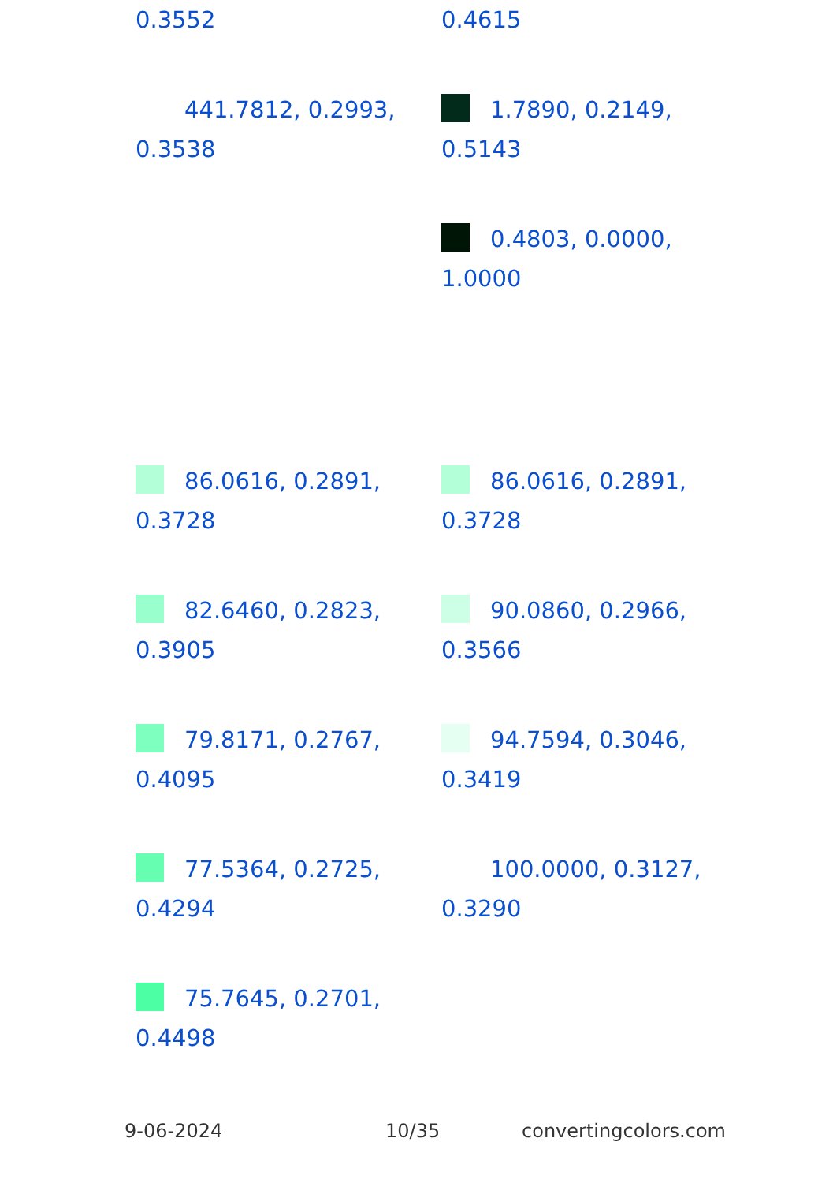0.3552 0.4615
441.7812, 0.2993, 0.3538
1.7890, 0.2149, 0.5143
0.4803, 0.0000, 1.0000
86.0616, 0.2891, 0.3728
86.0616, 0.2891, 0.3728
82.6460, 0.2823, 0.3905
90.0860, 0.2966, 0.3566
79.8171, 0.2767, 0.4095
94.7594, 0.3046, 0.3419
77.5364, 0.2725, 0.4294
100.0000, 0.3127, 0.3290
75.7645, 0.2701, 0.4498
9-06-2024 10/35 convertingcolors.com